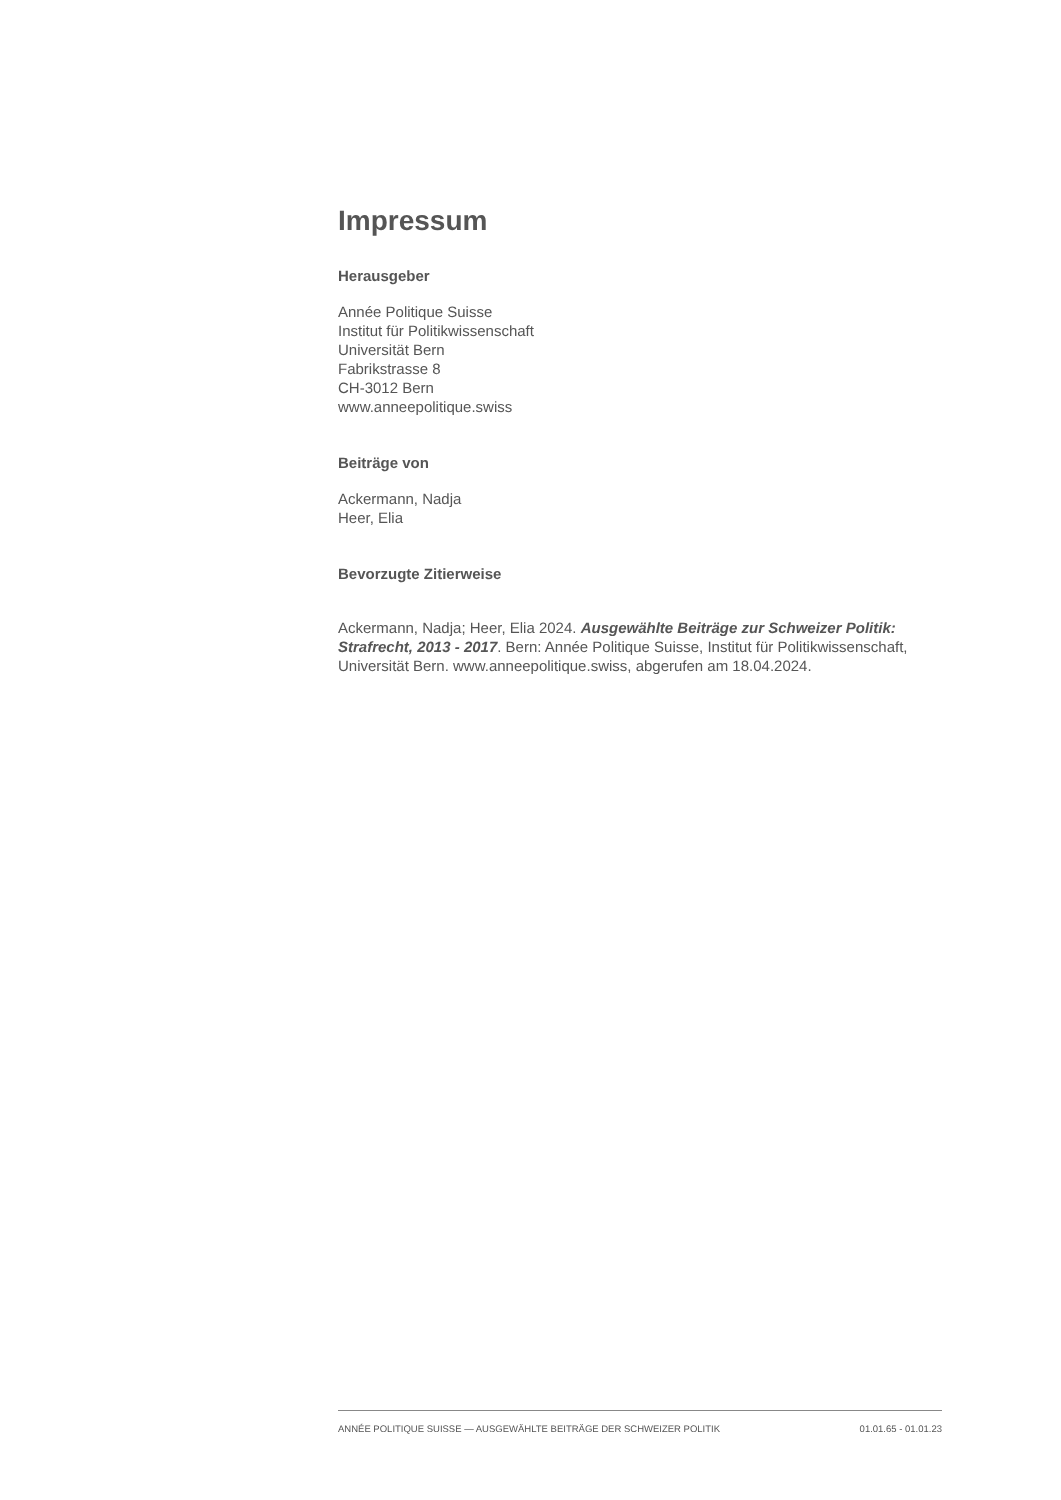Impressum
Herausgeber
Année Politique Suisse
Institut für Politikwissenschaft
Universität Bern
Fabrikstrasse 8
CH-3012 Bern
www.anneepolitique.swiss
Beiträge von
Ackermann, Nadja
Heer, Elia
Bevorzugte Zitierweise
Ackermann, Nadja; Heer, Elia 2024. Ausgewählte Beiträge zur Schweizer Politik: Strafrecht, 2013 - 2017. Bern: Année Politique Suisse, Institut für Politikwissenschaft, Universität Bern. www.anneepolitique.swiss, abgerufen am 18.04.2024.
ANNÉE POLITIQUE SUISSE — AUSGEWÄHLTE BEITRÄGE DER SCHWEIZER POLITIK 01.01.65 - 01.01.23